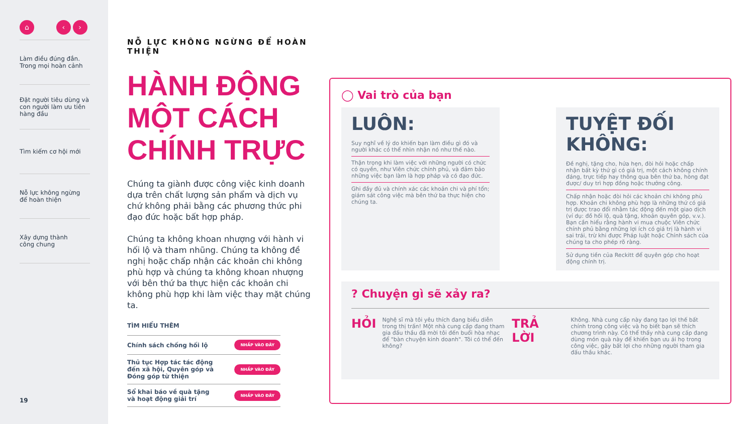⌂ ‹ ›
Làm điều đúng đắn.
Trong mọi hoàn cảnh
Đặt người tiêu dùng và con người làm ưu tiên hàng đầu
Tìm kiếm cơ hội mới
Nỗ lực không ngừng
để hoàn thiện
Xây dựng thành
công chung
19
NỖ LỰC KHÔNG NGỪNG ĐỂ HOÀN THIỆN
HÀNH ĐỘNG MỘT CÁCH CHÍNH TRỰC
Chúng ta giành được công việc kinh doanh dựa trên chất lượng sản phẩm và dịch vụ chứ không phải bằng các phương thức phi đạo đức hoặc bất hợp pháp.
Chúng ta không khoan nhượng với hành vi hối lộ và tham nhũng. Chúng ta không đề nghị hoặc chấp nhận các khoản chi không phù hợp và chúng ta không khoan nhượng với bên thứ ba thực hiện các khoản chi không phù hợp khi làm việc thay mặt chúng ta.
TÌM HIỂU THÊM
Chính sách chống hối lộ NHẤP VÀO ĐÂY
Thủ tục Hợp tác tác động
đến xã hội, Quyên góp và
Đóng góp từ thiện NHẤP VÀO ĐÂY
Sổ khai báo về quà tặng
và hoạt động giải trí NHẤP VÀO ĐÂY
◯ Vai trò của bạn
LUÔN:
Suy nghĩ về lý do khiến bạn làm điều gì đó và người khác có thể nhìn nhận nó như thế nào.
Thận trọng khi làm việc với những người có chức có quyền, như Viên chức chính phủ, và đảm bảo những việc bạn làm là hợp pháp và có đạo đức.
Ghi đầy đủ và chính xác các khoản chi và phí tổn; giám sát công việc mà bên thứ ba thực hiện cho chúng ta.
TUYỆT ĐỐI KHÔNG:
Đề nghị, tặng cho, hứa hẹn, đòi hỏi hoặc chấp nhận bất kỳ thứ gì có giá trị, một cách không chính đáng, trực tiếp hay thông qua bên thứ ba, hòng đạt được/ duy trì hợp đồng hoặc thưởng công.
Chấp nhận hoặc đòi hỏi các khoản chi không phù hợp. Khoản chi không phù hợp là những thứ có giá trị được trao đổi nhằm tác động đến một giao dịch (ví dụ: đồ hối lộ, quà tặng, khoản quyên góp, v.v.). Bạn cần hiểu rằng hành vi mua chuộc Viên chức chính phủ bằng những lợi ích có giá trị là hành vi sai trái, trừ khi được Pháp luật hoặc Chính sách của chúng ta cho phép rõ ràng.
Sử dụng tiền của Reckitt để quyên góp cho hoạt động chính trị.
? Chuyện gì sẽ xảy ra?
HỎI Nghệ sĩ mà tôi yêu thích đang biểu diễn trong thị trấn! Một nhà cung cấp đang tham gia đấu thầu đã mời tôi đến buổi hòa nhạc để "bàn chuyện kinh doanh". Tôi có thể đến không? TRẢ LỜI Không. Nhà cung cấp này đang tạo lợi thế bất chính trong công việc và họ biết bạn sẽ thích chương trình này. Có thể thấy nhà cung cấp đang dùng món quà này để khiến bạn ưu ái họ trong công việc, gây bất lợi cho những người tham gia đấu thầu khác.